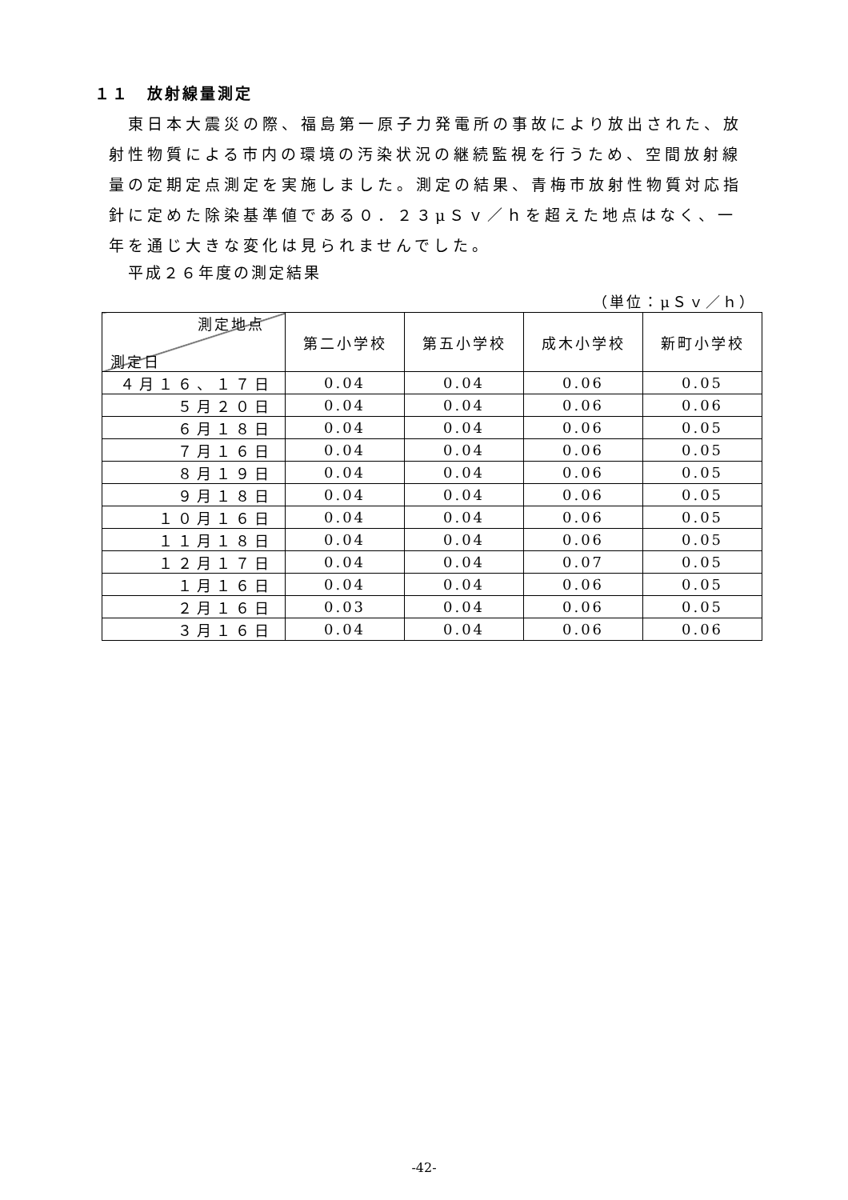１１　放射線量測定
　東日本大震災の際、福島第一原子力発電所の事故により放出された、放射性物質による市内の環境の汚染状況の継続監視を行うため、空間放射線量の定期定点測定を実施しました。測定の結果、青梅市放射性物質対応指針に定めた除染基準値である０．２３μＳｖ／ｈを超えた地点はなく、一年を通じ大きな変化は見られませんでした。
平成２６年度の測定結果
（単位：μＳｖ／ｈ）
| 測定地点 測定日 | 第二小学校 | 第五小学校 | 成木小学校 | 新町小学校 |
| --- | --- | --- | --- | --- |
| ４月１６、１７日 | 0.04 | 0.04 | 0.06 | 0.05 |
| ５月２０日 | 0.04 | 0.04 | 0.06 | 0.06 |
| ６月１８日 | 0.04 | 0.04 | 0.06 | 0.05 |
| ７月１６日 | 0.04 | 0.04 | 0.06 | 0.05 |
| ８月１９日 | 0.04 | 0.04 | 0.06 | 0.05 |
| ９月１８日 | 0.04 | 0.04 | 0.06 | 0.05 |
| １０月１６日 | 0.04 | 0.04 | 0.06 | 0.05 |
| １１月１８日 | 0.04 | 0.04 | 0.06 | 0.05 |
| １２月１７日 | 0.04 | 0.04 | 0.07 | 0.05 |
| １月１６日 | 0.04 | 0.04 | 0.06 | 0.05 |
| ２月１６日 | 0.03 | 0.04 | 0.06 | 0.05 |
| ３月１６日 | 0.04 | 0.04 | 0.06 | 0.06 |
-42-